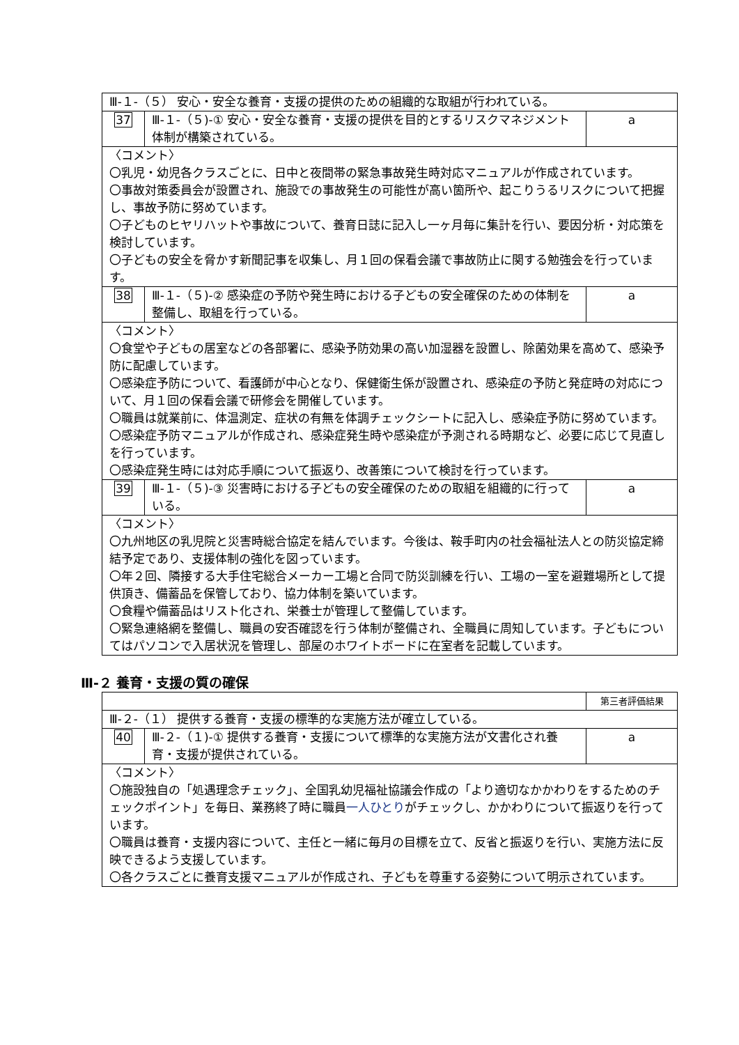| Ⅲ-１-（５） 安心・安全な養育・支援の提供のための組織的な取組が行われている。 | | |
| 37 | Ⅲ-１-（５)-① 安心・安全な養育・支援の提供を目的とするリスクマネジメント体制が構築されている。 | a |
| 〈コメント〉 〇乳児・幼児各クラスごとに、日中と夜間帯の緊急事故発生時対応マニュアルが作成されています。 〇事故対策委員会が設置され、施設での事故発生の可能性が高い箇所や、起こりうるリスクについて把握し、事故予防に努めています。 〇子どものヒヤリハットや事故について、養育日誌に記入し一ヶ月毎に集計を行い、要因分析・対応策を検討しています。 〇子どもの安全を脅かす新聞記事を収集し、月１回の保看会議で事故防止に関する勉強会を行っています。 | | |
| 38 | Ⅲ-１-（５)-② 感染症の予防や発生時における子どもの安全確保のための体制を整備し、取組を行っている。 | a |
| 〈コメント〉 〇食堂や子どもの居室などの各部署に、感染予防効果の高い加湿器を設置し、除菌効果を高めて、感染予防に配慮しています。 〇感染症予防について、看護師が中心となり、保健衛生係が設置され、感染症の予防と発症時の対応について、月１回の保看会議で研修会を開催しています。 〇職員は就業前に、体温測定、症状の有無を体調チェックシートに記入し、感染症予防に努めています。 〇感染症予防マニュアルが作成され、感染症発生時や感染症が予測される時期など、必要に応じて見直しを行っています。 〇感染症発生時には対応手順について振返り、改善策について検討を行っています。 | | |
| 39 | Ⅲ-１-（５)-③ 災害時における子どもの安全確保のための取組を組織的に行っている。 | a |
| 〈コメント〉 〇九州地区の乳児院と災害時総合協定を結んでいます。今後は、鞍手町内の社会福祉法人との防災協定締結予定であり、支援体制の強化を図っています。 〇年２回、隣接する大手住宅総合メーカー工場と合同で防災訓練を行い、工場の一室を避難場所として提供頂き、備蓄品を保管しており、協力体制を築いています。 〇食糧や備蓄品はリスト化され、栄養士が管理して整備しています。 〇緊急連絡網を整備し、職員の安否確認を行う体制が整備され、全職員に周知しています。子どもについてはパソコンで入居状況を管理し、部屋のホワイトボードに在室者を記載しています。 | | |
Ⅲ-２ 養育・支援の質の確保
| | | 第三者評価結果 |
| Ⅲ-２-（１） 提供する養育・支援の標準的な実施方法が確立している。 | | |
| 40 | Ⅲ-２-（１)-① 提供する養育・支援について標準的な実施方法が文書化され養育・支援が提供されている。 | a |
| 〈コメント〉 〇施設独自の「処遇理念チェック」、全国乳幼児福祉協議会作成の「より適切なかかわりをするためのチェックポイント」を毎日、業務終了時に職員 一人ひとり がチェックし、かかわりについて振返りを行っています。 〇職員は養育・支援内容について、主任と一緒に毎月の目標を立て、反省と振返りを行い、実施方法に反映できるよう支援しています。 〇各クラスごとに養育支援マニュアルが作成され、子どもを尊重する姿勢について明示されています。 | | |